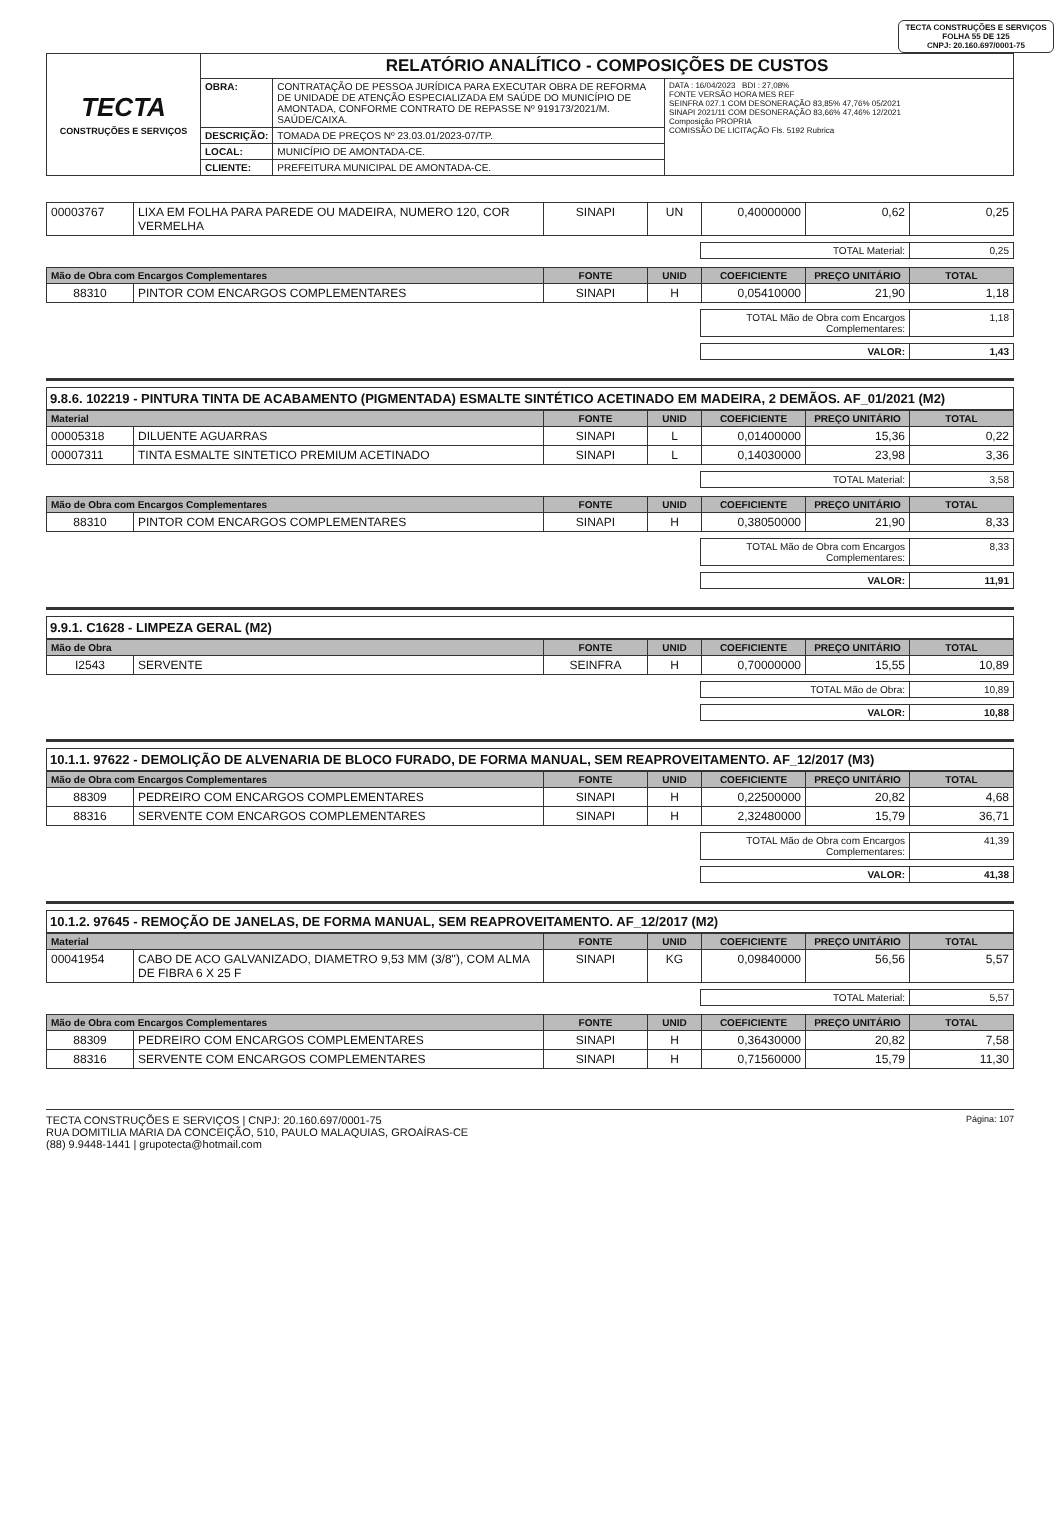TECTA CONSTRUÇÕES E SERVIÇOS
FOLHA 55 DE 125
CNPJ: 20.160.697/0001-75
| TECTA CONSTRUÇÕES E SERVIÇOS | RELATÓRIO ANALÍTICO - COMPOSIÇÕES DE CUSTOS | | |
| | OBRA: | CONTRATAÇÃO DE PESSOA JURÍDICA PARA EXECUTAR OBRA DE REFORMA DE UNIDADE DE ATENÇÃO ESPECIALIZADA EM SAÚDE DO MUNICÍPIO DE AMONTADA, CONFORME CONTRATO DE REPASSE Nº 919173/2021/M. SAÚDE/CAIXA. | DATA : 16/04/2023 BDI : 27,08% FONTE VERSÃO HORA MES REF SEINFRA 027.1 COM DESONERAÇÃO 83,85% 47,76% 05/2021 SINAPI 2021/11 COM DESONERAÇÃO 83,66% 47,46% 12/2021 Composição PROPRIA COMISSÃO DE LICITAÇÃO Fls. 5192 Rubrica |
| | DESCRIÇÃO: | TOMADA DE PREÇOS Nº 23.03.01/2023-07/TP. | |
| | LOCAL: | MUNICÍPIO DE AMONTADA-CE. | |
| | CLIENTE: | PREFEITURA MUNICIPAL DE AMONTADA-CE. | |
| 00003767 | LIXA EM FOLHA PARA PAREDE OU MADEIRA, NUMERO 120, COR VERMELHA | SINAPI | UN | 0,40000000 | 0,62 | 0,25 |
| TOTAL Material: | 0,25 |
| Mão de Obra com Encargos Complementares | | FONTE | UNID | COEFICIENTE | PREÇO UNITÁRIO | TOTAL |
| --- | --- | --- | --- | --- | --- | --- |
| 88310 | PINTOR COM ENCARGOS COMPLEMENTARES | SINAPI | H | 0,05410000 | 21,90 | 1,18 |
| TOTAL Mão de Obra com Encargos Complementares: | 1,18 |
| VALOR: | 1,43 |
9.8.6. 102219 - PINTURA TINTA DE ACABAMENTO (PIGMENTADA) ESMALTE SINTÉTICO ACETINADO EM MADEIRA, 2 DEMÃOS. AF_01/2021 (M2)
| Material | | FONTE | UNID | COEFICIENTE | PREÇO UNITÁRIO | TOTAL |
| --- | --- | --- | --- | --- | --- | --- |
| 00005318 | DILUENTE AGUARRAS | SINAPI | L | 0,01400000 | 15,36 | 0,22 |
| 00007311 | TINTA ESMALTE SINTETICO PREMIUM ACETINADO | SINAPI | L | 0,14030000 | 23,98 | 3,36 |
| TOTAL Material: | 3,58 |
| Mão de Obra com Encargos Complementares | | FONTE | UNID | COEFICIENTE | PREÇO UNITÁRIO | TOTAL |
| --- | --- | --- | --- | --- | --- | --- |
| 88310 | PINTOR COM ENCARGOS COMPLEMENTARES | SINAPI | H | 0,38050000 | 21,90 | 8,33 |
| TOTAL Mão de Obra com Encargos Complementares: | 8,33 |
| VALOR: | 11,91 |
9.9.1. C1628 - LIMPEZA GERAL (M2)
| Mão de Obra | | FONTE | UNID | COEFICIENTE | PREÇO UNITÁRIO | TOTAL |
| --- | --- | --- | --- | --- | --- | --- |
| I2543 | SERVENTE | SEINFRA | H | 0,70000000 | 15,55 | 10,89 |
| TOTAL Mão de Obra: | 10,89 |
| VALOR: | 10,88 |
10.1.1. 97622 - DEMOLIÇÃO DE ALVENARIA DE BLOCO FURADO, DE FORMA MANUAL, SEM REAPROVEITAMENTO. AF_12/2017 (M3)
| Mão de Obra com Encargos Complementares | | FONTE | UNID | COEFICIENTE | PREÇO UNITÁRIO | TOTAL |
| --- | --- | --- | --- | --- | --- | --- |
| 88309 | PEDREIRO COM ENCARGOS COMPLEMENTARES | SINAPI | H | 0,22500000 | 20,82 | 4,68 |
| 88316 | SERVENTE COM ENCARGOS COMPLEMENTARES | SINAPI | H | 2,32480000 | 15,79 | 36,71 |
| TOTAL Mão de Obra com Encargos Complementares: | 41,39 |
| VALOR: | 41,38 |
10.1.2. 97645 - REMOÇÃO DE JANELAS, DE FORMA MANUAL, SEM REAPROVEITAMENTO. AF_12/2017 (M2)
| Material | | FONTE | UNID | COEFICIENTE | PREÇO UNITÁRIO | TOTAL |
| --- | --- | --- | --- | --- | --- | --- |
| 00041954 | CABO DE ACO GALVANIZADO, DIAMETRO 9,53 MM (3/8"), COM ALMA DE FIBRA 6 X 25 F | SINAPI | KG | 0,09840000 | 56,56 | 5,57 |
| TOTAL Material: | 5,57 |
| Mão de Obra com Encargos Complementares | | FONTE | UNID | COEFICIENTE | PREÇO UNITÁRIO | TOTAL |
| --- | --- | --- | --- | --- | --- | --- |
| 88309 | PEDREIRO COM ENCARGOS COMPLEMENTARES | SINAPI | H | 0,36430000 | 20,82 | 7,58 |
| 88316 | SERVENTE COM ENCARGOS COMPLEMENTARES | SINAPI | H | 0,71560000 | 15,79 | 11,30 |
TECTA CONSTRUÇÕES E SERVIÇOS | CNPJ: 20.160.697/0001-75
RUA DOMITILIA MARIA DA CONCEIÇÃO, 510, PAULO MALAQUIAS, GROAÍRAS-CE
(88) 9.9448-1441 | grupotecta@hotmail.com
Página: 107